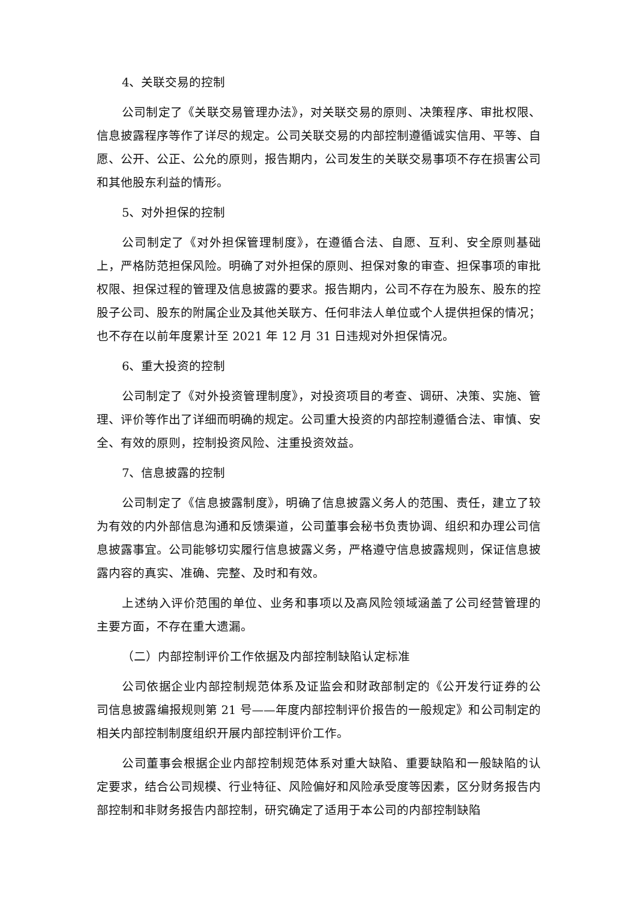4、关联交易的控制
公司制定了《关联交易管理办法》，对关联交易的原则、决策程序、审批权限、信息披露程序等作了详尽的规定。公司关联交易的内部控制遵循诚实信用、平等、自愿、公开、公正、公允的原则，报告期内，公司发生的关联交易事项不存在损害公司和其他股东利益的情形。
5、对外担保的控制
公司制定了《对外担保管理制度》，在遵循合法、自愿、互利、安全原则基础上，严格防范担保风险。明确了对外担保的原则、担保对象的审查、担保事项的审批权限、担保过程的管理及信息披露的要求。报告期内，公司不存在为股东、股东的控股子公司、股东的附属企业及其他关联方、任何非法人单位或个人提供担保的情况；也不存在以前年度累计至 2021 年 12 月 31 日违规对外担保情况。
6、重大投资的控制
公司制定了《对外投资管理制度》，对投资项目的考查、调研、决策、实施、管理、评价等作出了详细而明确的规定。公司重大投资的内部控制遵循合法、审慎、安全、有效的原则，控制投资风险、注重投资效益。
7、信息披露的控制
公司制定了《信息披露制度》，明确了信息披露义务人的范围、责任，建立了较为有效的内外部信息沟通和反馈渠道，公司董事会秘书负责协调、组织和办理公司信息披露事宜。公司能够切实履行信息披露义务，严格遵守信息披露规则，保证信息披露内容的真实、准确、完整、及时和有效。
上述纳入评价范围的单位、业务和事项以及高风险领域涵盖了公司经营管理的主要方面，不存在重大遗漏。
（二）内部控制评价工作依据及内部控制缺陷认定标准
公司依据企业内部控制规范体系及证监会和财政部制定的《公开发行证券的公司信息披露编报规则第 21 号——年度内部控制评价报告的一般规定》和公司制定的相关内部控制制度组织开展内部控制评价工作。
公司董事会根据企业内部控制规范体系对重大缺陷、重要缺陷和一般缺陷的认定要求，结合公司规模、行业特征、风险偏好和风险承受度等因素，区分财务报告内部控制和非财务报告内部控制，研究确定了适用于本公司的内部控制缺陷